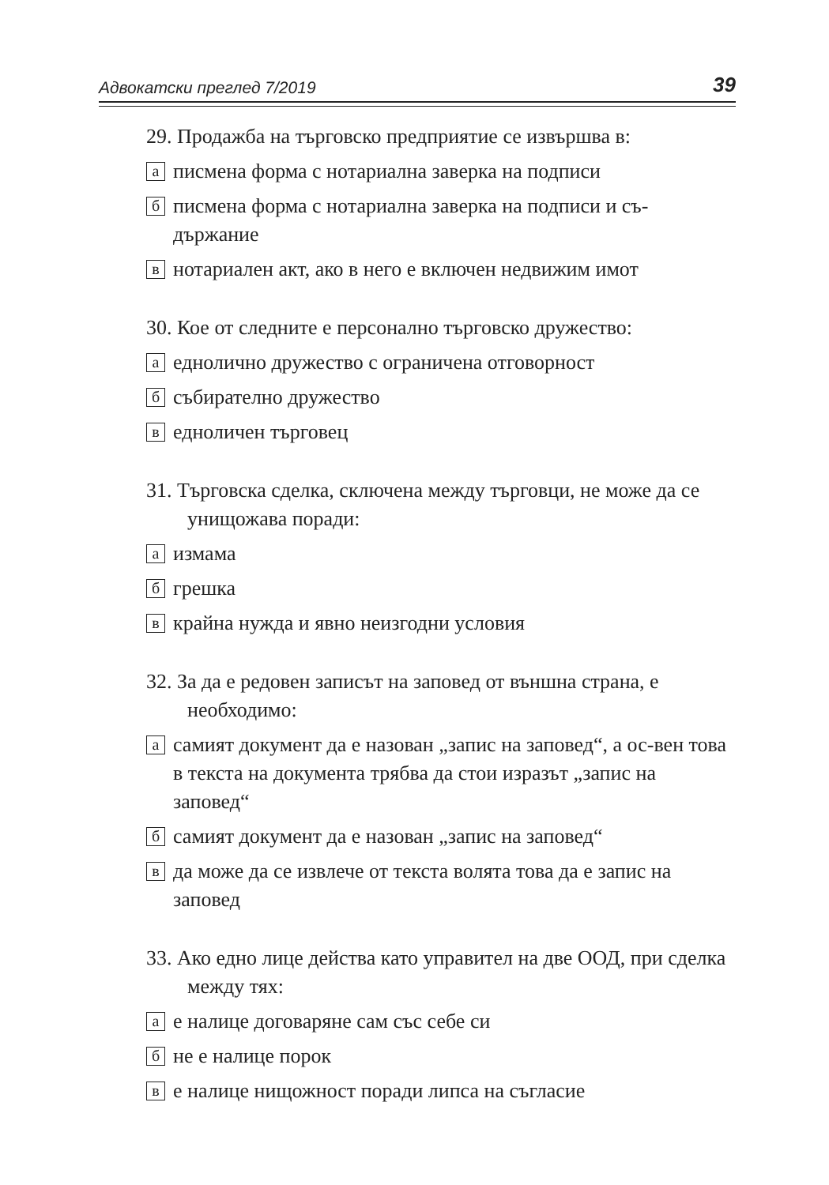Адвокатски преглед 7/2019 39
29. Продажба на търговско предприятие се извършва в:
аписмена форма с нотариална заверка на подписи
бписмена форма с нотариална заверка на подписи и съ-държание
внотариален акт, ако в него е включен недвижим имот
30. Кое от следните е персонално търговско дружество:
аеднолично дружество с ограничена отговорност
бсъбирателно дружество
ведноличен търговец
31. Търговска сделка, сключена между търговци, не може да се унищожава поради:
аизмама
бгрешка
вкрайна нужда и явно неизгодни условия
32. За да е редовен записът на заповед от външна страна, е необходимо:
асамият документ да е назован „запис на заповед“, а ос-вен това в текста на документа трябва да стои изразът „запис на заповед“
бсамият документ да е назован „запис на заповед“
вда може да се извлече от текста волята това да е запис на заповед
33. Ако едно лице действа като управител на две ООД, при сделка между тях:
ае налице договаряне сам със себе си
бне е налице порок
ве налице нищожност поради липса на съгласие